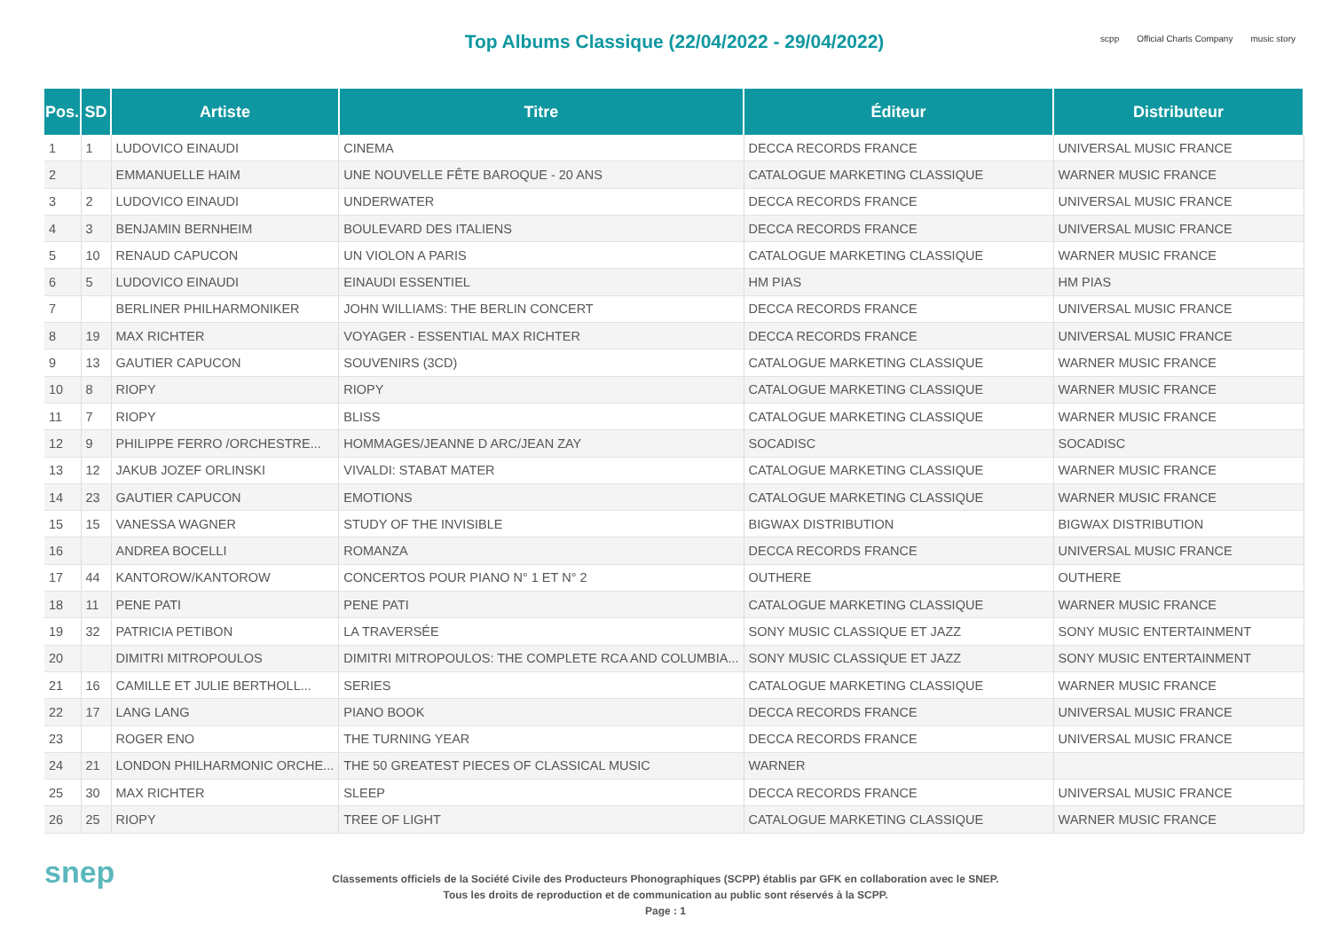Top Albums Classique (22/04/2022 - 29/04/2022)
scpp Official Charts Company music story
| Pos. | SD | Artiste | Titre | Éditeur | Distributeur |
| --- | --- | --- | --- | --- | --- |
| 1 | 1 | LUDOVICO EINAUDI | CINEMA | DECCA RECORDS FRANCE | UNIVERSAL MUSIC FRANCE |
| 2 | | EMMANUELLE HAIM | UNE NOUVELLE FÊTE BAROQUE - 20 ANS | CATALOGUE MARKETING CLASSIQUE | WARNER MUSIC FRANCE |
| 3 | 2 | LUDOVICO EINAUDI | UNDERWATER | DECCA RECORDS FRANCE | UNIVERSAL MUSIC FRANCE |
| 4 | 3 | BENJAMIN BERNHEIM | BOULEVARD DES ITALIENS | DECCA RECORDS FRANCE | UNIVERSAL MUSIC FRANCE |
| 5 | 10 | RENAUD CAPUCON | UN VIOLON A PARIS | CATALOGUE MARKETING CLASSIQUE | WARNER MUSIC FRANCE |
| 6 | 5 | LUDOVICO EINAUDI | EINAUDI ESSENTIEL | HM PIAS | HM PIAS |
| 7 | | BERLINER PHILHARMONIKER | JOHN WILLIAMS: THE BERLIN CONCERT | DECCA RECORDS FRANCE | UNIVERSAL MUSIC FRANCE |
| 8 | 19 | MAX RICHTER | VOYAGER - ESSENTIAL MAX RICHTER | DECCA RECORDS FRANCE | UNIVERSAL MUSIC FRANCE |
| 9 | 13 | GAUTIER CAPUCON | SOUVENIRS (3CD) | CATALOGUE MARKETING CLASSIQUE | WARNER MUSIC FRANCE |
| 10 | 8 | RIOPY | RIOPY | CATALOGUE MARKETING CLASSIQUE | WARNER MUSIC FRANCE |
| 11 | 7 | RIOPY | BLISS | CATALOGUE MARKETING CLASSIQUE | WARNER MUSIC FRANCE |
| 12 | 9 | PHILIPPE FERRO /ORCHESTRE... | HOMMAGES/JEANNE D ARC/JEAN ZAY | SOCADISC | SOCADISC |
| 13 | 12 | JAKUB JOZEF ORLINSKI | VIVALDI: STABAT MATER | CATALOGUE MARKETING CLASSIQUE | WARNER MUSIC FRANCE |
| 14 | 23 | GAUTIER CAPUCON | EMOTIONS | CATALOGUE MARKETING CLASSIQUE | WARNER MUSIC FRANCE |
| 15 | 15 | VANESSA WAGNER | STUDY OF THE INVISIBLE | BIGWAX DISTRIBUTION | BIGWAX DISTRIBUTION |
| 16 | | ANDREA BOCELLI | ROMANZA | DECCA RECORDS FRANCE | UNIVERSAL MUSIC FRANCE |
| 17 | 44 | KANTOROW/KANTOROW | CONCERTOS POUR PIANO N° 1 ET N° 2 | OUTHERE | OUTHERE |
| 18 | 11 | PENE PATI | PENE PATI | CATALOGUE MARKETING CLASSIQUE | WARNER MUSIC FRANCE |
| 19 | 32 | PATRICIA PETIBON | LA TRAVERSÉE | SONY MUSIC CLASSIQUE ET JAZZ | SONY MUSIC ENTERTAINMENT |
| 20 | | DIMITRI MITROPOULOS | DIMITRI MITROPOULOS: THE COMPLETE RCA AND COLUMBIA... | SONY MUSIC CLASSIQUE ET JAZZ | SONY MUSIC ENTERTAINMENT |
| 21 | 16 | CAMILLE ET JULIE BERTHOLL... | SERIES | CATALOGUE MARKETING CLASSIQUE | WARNER MUSIC FRANCE |
| 22 | 17 | LANG LANG | PIANO BOOK | DECCA RECORDS FRANCE | UNIVERSAL MUSIC FRANCE |
| 23 | | ROGER ENO | THE TURNING YEAR | DECCA RECORDS FRANCE | UNIVERSAL MUSIC FRANCE |
| 24 | 21 | LONDON PHILHARMONIC ORCHE... | THE 50 GREATEST PIECES OF CLASSICAL MUSIC | WARNER | |
| 25 | 30 | MAX RICHTER | SLEEP | DECCA RECORDS FRANCE | UNIVERSAL MUSIC FRANCE |
| 26 | 25 | RIOPY | TREE OF LIGHT | CATALOGUE MARKETING CLASSIQUE | WARNER MUSIC FRANCE |
snep
Classements officiels de la Société Civile des Producteurs Phonographiques (SCPP) établis par GFK en collaboration avec le SNEP.
Tous les droits de reproduction et de communication au public sont réservés à la SCPP.
Page : 1